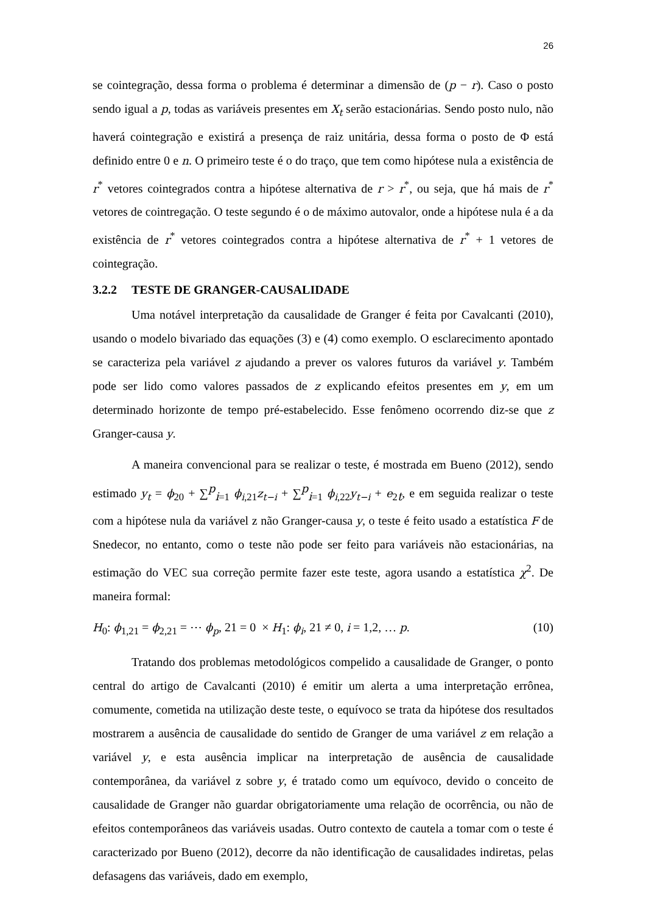26
se cointegração, dessa forma o problema é determinar a dimensão de (p − r). Caso o posto sendo igual a p, todas as variáveis presentes em X<sub>t</sub> serão estacionárias. Sendo posto nulo, não haverá cointegração e existirá a presença de raiz unitária, dessa forma o posto de Φ está definido entre 0 e n. O primeiro teste é o do traço, que tem como hipótese nula a existência de r<sup>*</sup> vetores cointegrados contra a hipótese alternativa de r > r<sup>*</sup>, ou seja, que há mais de r<sup>*</sup> vetores de cointregação. O teste segundo é o de máximo autovalor, onde a hipótese nula é a da existência de r<sup>*</sup> vetores cointegrados contra a hipótese alternativa de r<sup>*</sup> + 1 vetores de cointegração.
3.2.2 TESTE DE GRANGER-CAUSALIDADE
Uma notável interpretação da causalidade de Granger é feita por Cavalcanti (2010), usando o modelo bivariado das equações (3) e (4) como exemplo. O esclarecimento apontado se caracteriza pela variável z ajudando a prever os valores futuros da variável y. Também pode ser lido como valores passados de z explicando efeitos presentes em y, em um determinado horizonte de tempo pré-estabelecido. Esse fenômeno ocorrendo diz-se que z Granger-causa y.
A maneira convencional para se realizar o teste, é mostrada em Bueno (2012), sendo estimado y<sub>t</sub> = ϕ<sub>20</sub> + ∑<sup>p</sup><sub>i=1</sub> ϕ<sub>i</sub><sub>,21</sub>z<sub>t−i</sub> + ∑<sup>p</sup><sub>i=1</sub> ϕ<sub>i</sub><sub>,22</sub>y<sub>t−i</sub> + e<sub>2t</sub>, e em seguida realizar o teste com a hipótese nula da variável z não Granger-causa y, o teste é feito usado a estatística F de Snedecor, no entanto, como o teste não pode ser feito para variáveis não estacionárias, na estimação do VEC sua correção permite fazer este teste, agora usando a estatística χ<sup>2</sup>. De maneira formal:
H<sub>0</sub>: ϕ<sub>1,21</sub> = ϕ<sub>2,21</sub> = ⋯ ϕ<sub>p</sub>, 21 = 0 × H<sub>1</sub>: ϕ<sub>i</sub>, 21 ≠ 0, i = 1,2, … p. (10)
Tratando dos problemas metodológicos compelido a causalidade de Granger, o ponto central do artigo de Cavalcanti (2010) é emitir um alerta a uma interpretação errônea, comumente, cometida na utilização deste teste, o equívoco se trata da hipótese dos resultados mostrarem a ausência de causalidade do sentido de Granger de uma variável z em relação a variável y, e esta ausência implicar na interpretação de ausência de causalidade contemporânea, da variável z sobre y, é tratado como um equívoco, devido o conceito de causalidade de Granger não guardar obrigatoriamente uma relação de ocorrência, ou não de efeitos contemporâneos das variáveis usadas. Outro contexto de cautela a tomar com o teste é caracterizado por Bueno (2012), decorre da não identificação de causalidades indiretas, pelas defasagens das variáveis, dado em exemplo,